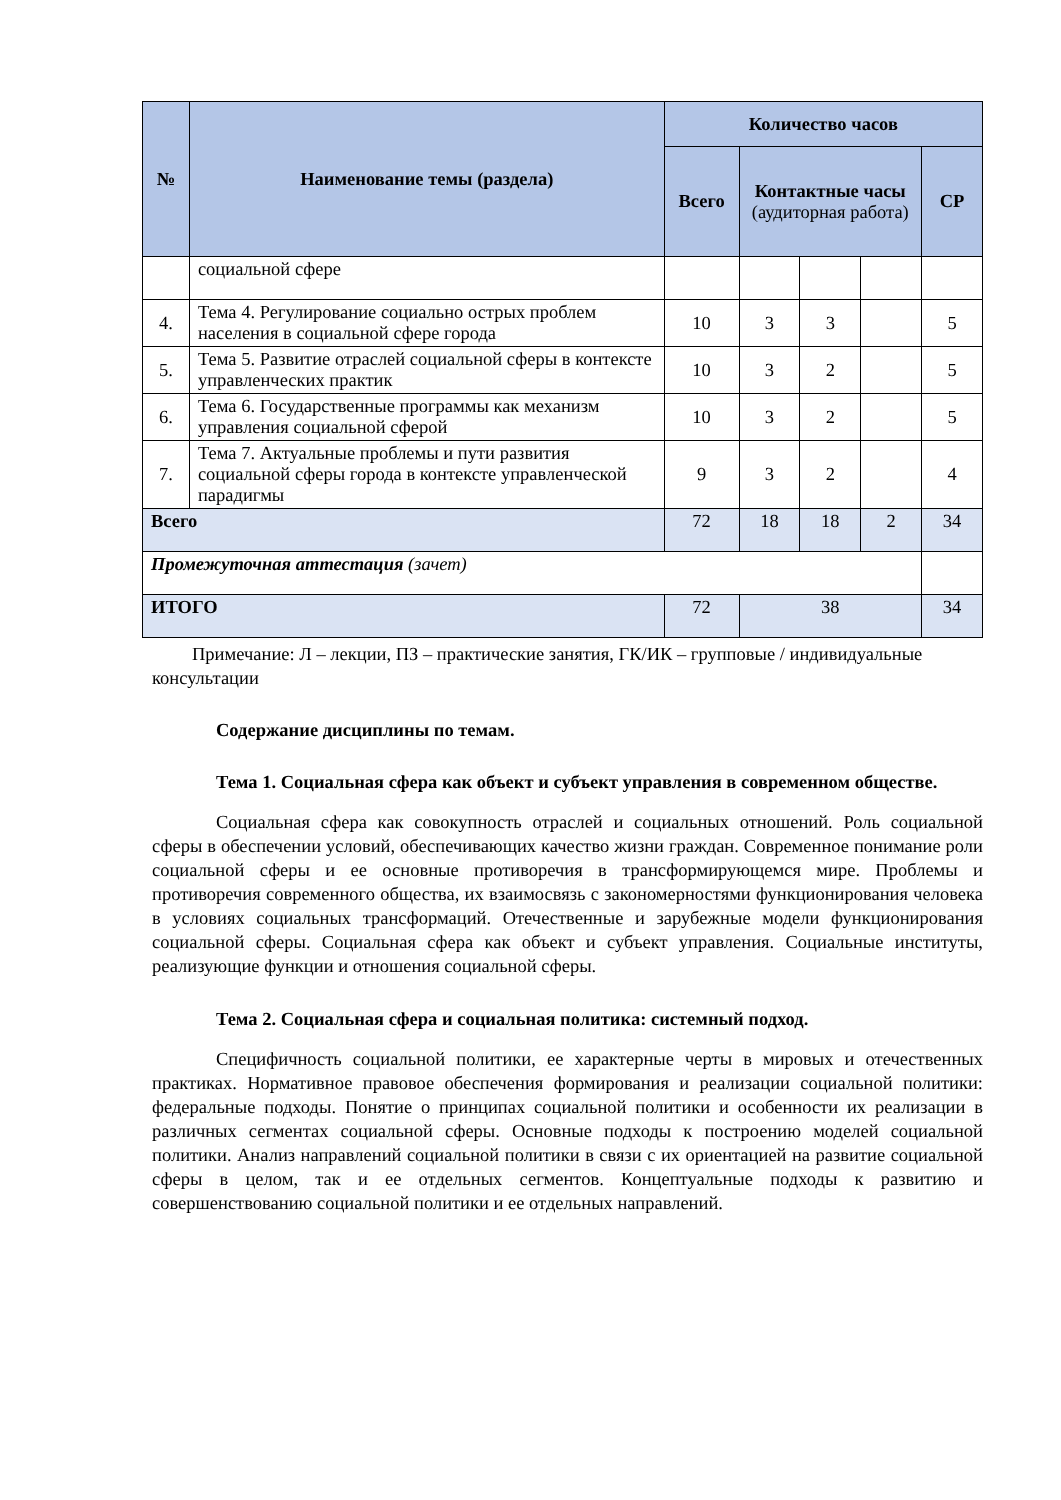| № | Наименование темы (раздела) | Количество часов | | | | |
| --- | --- | --- | --- | --- | --- | --- |
| | | Всего | Контактные часы (аудиторная работа) | | | СР |
| | социальной сфере | | | | | |
| 4. | Тема 4. Регулирование социально острых проблем населения в социальной сфере города | 10 | 3 | 3 | | 5 |
| 5. | Тема 5. Развитие отраслей социальной сферы в контексте управленческих практик | 10 | 3 | 2 | | 5 |
| 6. | Тема 6. Государственные программы как механизм управления социальной сферой | 10 | 3 | 2 | | 5 |
| 7. | Тема 7. Актуальные проблемы и пути развития социальной сферы города в контексте управленческой парадигмы | 9 | 3 | 2 | | 4 |
| Всего | | 72 | 18 | 18 | 2 | 34 |
| Промежуточная аттестация (зачет) | | | | | | |
| ИТОГО | | 72 | 38 | | | 34 |
Примечание: Л – лекции, ПЗ – практические занятия, ГК/ИК – групповые / индивидуальные консультации
Содержание дисциплины по темам.
Тема 1. Социальная сфера как объект и субъект управления в современном обществе.
Социальная сфера как совокупность отраслей и социальных отношений. Роль социальной сферы в обеспечении условий, обеспечивающих качество жизни граждан. Современное понимание роли социальной сферы и ее основные противоречия в трансформирующемся мире. Проблемы и противоречия современного общества, их взаимосвязь с закономерностями функционирования человека в условиях социальных трансформаций. Отечественные и зарубежные модели функционирования социальной сферы. Социальная сфера как объект и субъект управления. Социальные институты, реализующие функции и отношения социальной сферы.
Тема 2. Социальная сфера и социальная политика: системный подход.
Специфичность социальной политики, ее характерные черты в мировых и отечественных практиках. Нормативное правовое обеспечения формирования и реализации социальной политики: федеральные подходы. Понятие о принципах социальной политики и особенности их реализации в различных сегментах социальной сферы. Основные подходы к построению моделей социальной политики. Анализ направлений социальной политики в связи с их ориентацией на развитие социальной сферы в целом, так и ее отдельных сегментов. Концептуальные подходы к развитию и совершенствованию социальной политики и ее отдельных направлений.